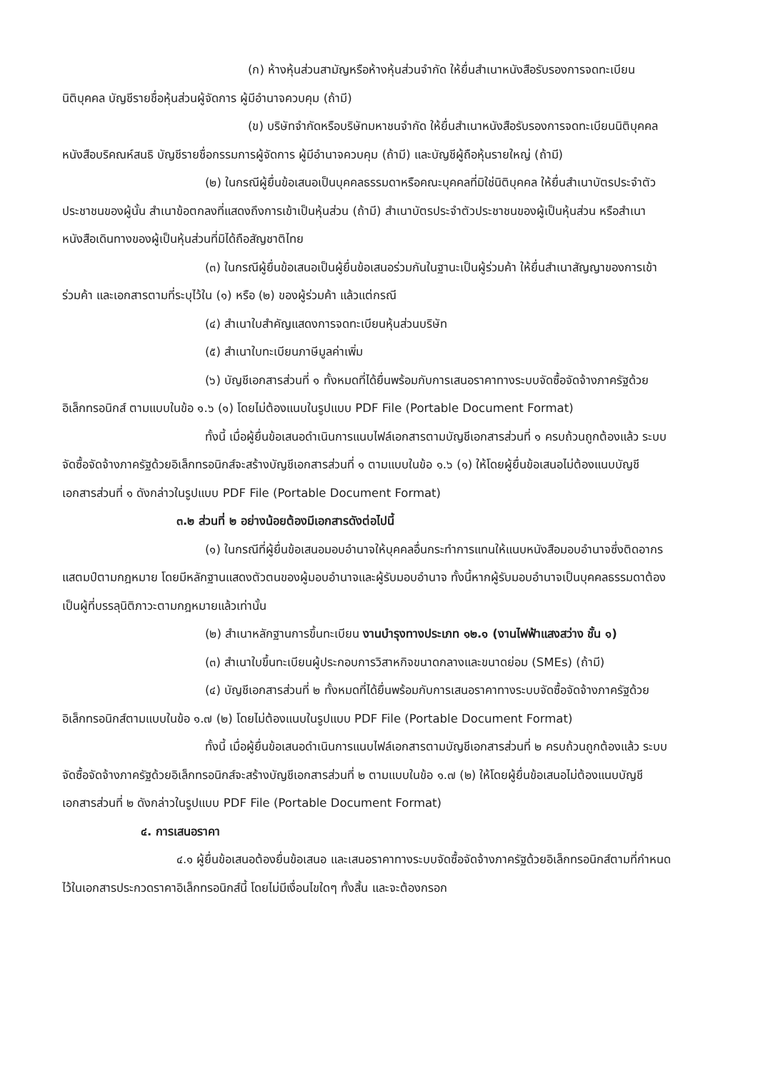(ก) ห้างหุ้นส่วนสามัญหรือห้างหุ้นส่วนจำกัด ให้ยื่นสำเนาหนังสือรับรองการจดทะเบียนนิติบุคคล บัญชีรายชื่อหุ้นส่วนผู้จัดการ ผู้มีอำนาจควบคุม (ถ้ามี)
(ข) บริษัทจำกัดหรือบริษัทมหาชนจำกัด ให้ยื่นสำเนาหนังสือรับรองการจดทะเบียนนิติบุคคล หนังสือบริคณห์สนธิ บัญชีรายชื่อกรรมการผู้จัดการ ผู้มีอำนาจควบคุม (ถ้ามี) และบัญชีผู้ถือหุ้นรายใหญ่ (ถ้ามี)
(๒) ในกรณีผู้ยื่นข้อเสนอเป็นบุคคลธรรมดาหรือคณะบุคคลที่มิใช่นิติบุคคล ให้ยื่นสำเนาบัตรประจำตัวประชาชนของผู้นั้น สำเนาข้อตกลงที่แสดงถึงการเข้าเป็นหุ้นส่วน (ถ้ามี) สำเนาบัตรประจำตัวประชาชนของผู้เป็นหุ้นส่วน หรือสำเนาหนังสือเดินทางของผู้เป็นหุ้นส่วนที่มิได้ถือสัญชาติไทย
(๓) ในกรณีผู้ยื่นข้อเสนอเป็นผู้ยื่นข้อเสนอร่วมกันในฐานะเป็นผู้ร่วมค้า ให้ยื่นสำเนาสัญญาของการเข้าร่วมค้า และเอกสารตามที่ระบุไว้ใน (๑) หรือ (๒) ของผู้ร่วมค้า แล้วแต่กรณี
(๔) สำเนาใบสำคัญแสดงการจดทะเบียนหุ้นส่วนบริษัท
(๕) สำเนาใบทะเบียนภาษีมูลค่าเพิ่ม
(๖) บัญชีเอกสารส่วนที่ ๑ ทั้งหมดที่ได้ยื่นพร้อมกับการเสนอราคาทางระบบจัดซื้อจัดจ้างภาครัฐด้วยอิเล็กทรอนิกส์ ตามแบบในข้อ ๑.๖ (๑) โดยไม่ต้องแนบในรูปแบบ PDF File (Portable Document Format)
ทั้งนี้ เมื่อผู้ยื่นข้อเสนอดำเนินการแนบไฟล์เอกสารตามบัญชีเอกสารส่วนที่ ๑ ครบถ้วนถูกต้องแล้ว ระบบจัดซื้อจัดจ้างภาครัฐด้วยอิเล็กทรอนิกส์จะสร้างบัญชีเอกสารส่วนที่ ๑ ตามแบบในข้อ ๑.๖ (๑) ให้โดยผู้ยื่นข้อเสนอไม่ต้องแนบบัญชีเอกสารส่วนที่ ๑ ดังกล่าวในรูปแบบ PDF File (Portable Document Format)
๓.๒ ส่วนที่ ๒ อย่างน้อยต้องมีเอกสารดังต่อไปนี้
(๑) ในกรณีที่ผู้ยื่นข้อเสนอมอบอำนาจให้บุคคลอื่นกระทำการแทนให้แนบหนังสือมอบอำนาจซึ่งติดอากรแสตมป์ตามกฎหมาย โดยมีหลักฐานแสดงตัวตนของผู้มอบอำนาจและผู้รับมอบอำนาจ ทั้งนี้หากผู้รับมอบอำนาจเป็นบุคคลธรรมดาต้องเป็นผู้ที่บรรลุนิติภาวะตามกฎหมายแล้วเท่านั้น
(๒) สำเนาหลักฐานการขึ้นทะเบียน งานบำรุงทางประเภท ๑๒.๑ (งานไฟฟ้าแสงสว่าง ชั้น ๑)
(๓) สำเนาใบขึ้นทะเบียนผู้ประกอบการวิสาหกิจขนาดกลางและขนาดย่อม (SMEs) (ถ้ามี)
(๔) บัญชีเอกสารส่วนที่ ๒ ทั้งหมดที่ได้ยื่นพร้อมกับการเสนอราคาทางระบบจัดซื้อจัดจ้างภาครัฐด้วยอิเล็กทรอนิกส์ตามแบบในข้อ ๑.๗ (๒) โดยไม่ต้องแนบในรูปแบบ PDF File (Portable Document Format)
ทั้งนี้ เมื่อผู้ยื่นข้อเสนอดำเนินการแนบไฟล์เอกสารตามบัญชีเอกสารส่วนที่ ๒ ครบถ้วนถูกต้องแล้ว ระบบจัดซื้อจัดจ้างภาครัฐด้วยอิเล็กทรอนิกส์จะสร้างบัญชีเอกสารส่วนที่ ๒ ตามแบบในข้อ ๑.๗ (๒) ให้โดยผู้ยื่นข้อเสนอไม่ต้องแนบบัญชีเอกสารส่วนที่ ๒ ดังกล่าวในรูปแบบ PDF File (Portable Document Format)
๔. การเสนอราคา
๔.๑ ผู้ยื่นข้อเสนอต้องยื่นข้อเสนอ และเสนอราคาทางระบบจัดซื้อจัดจ้างภาครัฐด้วยอิเล็กทรอนิกส์ตามที่กำหนดไว้ในเอกสารประกวดราคาอิเล็กทรอนิกส์นี้ โดยไม่มีเงื่อนไขใดๆ ทั้งสิ้น และจะต้องกรอก